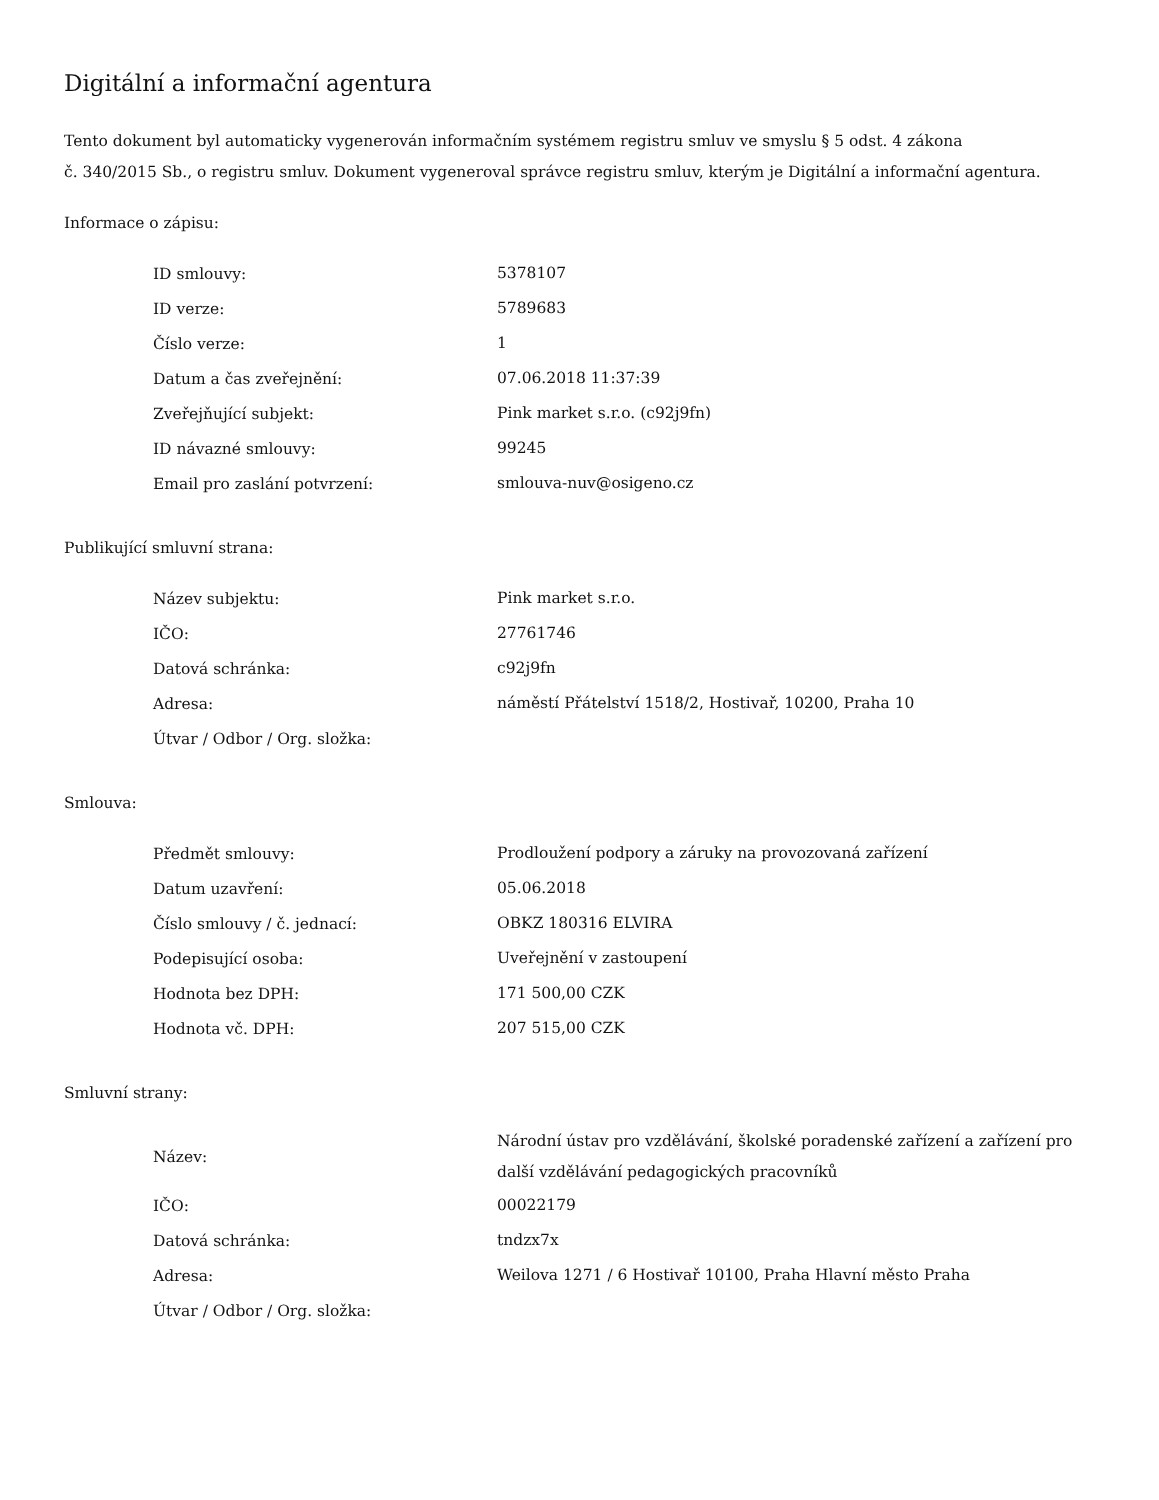Digitální a informační agentura
Tento dokument byl automaticky vygenerován informačním systémem registru smluv ve smyslu § 5 odst. 4 zákona
č. 340/2015 Sb., o registru smluv. Dokument vygeneroval správce registru smluv, kterým je Digitální a informační agentura.
Informace o zápisu:
| ID smlouvy: | 5378107 |
| ID verze: | 5789683 |
| Číslo verze: | 1 |
| Datum a čas zveřejnění: | 07.06.2018 11:37:39 |
| Zveřejňující subjekt: | Pink market s.r.o. (c92j9fn) |
| ID návazné smlouvy: | 99245 |
| Email pro zaslání potvrzení: | smlouva-nuv@osigeno.cz |
Publikující smluvní strana:
| Název subjektu: | Pink market s.r.o. |
| IČO: | 27761746 |
| Datová schránka: | c92j9fn |
| Adresa: | náměstí Přátelství 1518/2, Hostivař, 10200, Praha 10 |
| Útvar / Odbor / Org. složka: | |
Smlouva:
| Předmět smlouvy: | Prodloužení podpory a záruky na provozovaná zařízení |
| Datum uzavření: | 05.06.2018 |
| Číslo smlouvy / č. jednací: | OBKZ 180316 ELVIRA |
| Podepisující osoba: | Uveřejnění v zastoupení |
| Hodnota bez DPH: | 171 500,00 CZK |
| Hodnota vč. DPH: | 207 515,00 CZK |
Smluvní strany:
| Název: | Národní ústav pro vzdělávání, školské poradenské zařízení a zařízení pro další vzdělávání pedagogických pracovníků |
| IČO: | 00022179 |
| Datová schránka: | tndzx7x |
| Adresa: | Weilova 1271 / 6 Hostivař 10100, Praha Hlavní město Praha |
| Útvar / Odbor / Org. složka: | |